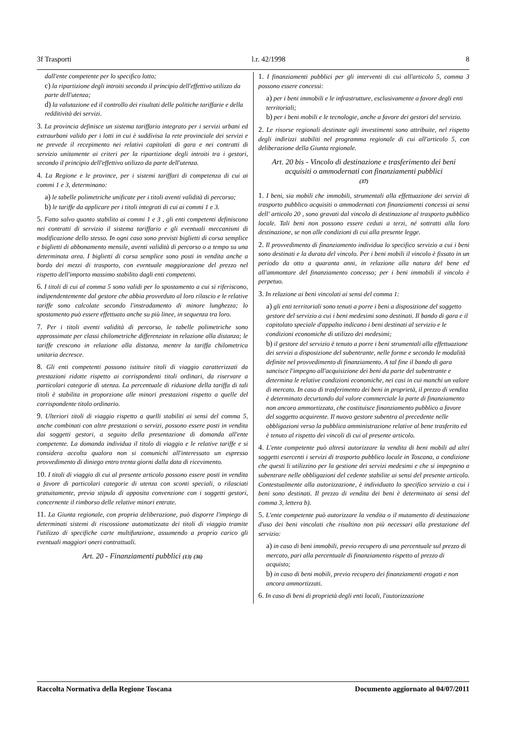3f Trasporti l.r. 42/1998 8
dall'ente competente per lo specifico lotto;
c) la ripartizione degli introiti secondo il principio dell'effettivo utilizzo da parte dell'utenza;
d) la valutazione ed il controllo dei risultati delle politiche tariffarie e della redditività dei servizi.
3. La provincia definisce un sistema tariffario integrato per i servizi urbani ed extraurbani valido per i lotti in cui è suddivisa la rete provinciale dei servizi e ne prevede il recepimento nei relativi capitolati di gara e nei contratti di servizio unitamente ai criteri per la ripartizione degli introiti tra i gestori, secondo il principio dell'effettivo utilizzo da parte dell'utenza.
4. La Regione e le province, per i sistemi tariffari di competenza di cui ai commi 1 e 3, determinano:
a) le tabelle polimetriche unificate per i titoli aventi validità di percorso;
b) le tariffe da applicare per i titoli integrati di cui ai commi 1 e 3.
5. Fatto salvo quanto stabilito ai commi 1 e 3 , gli enti competenti definiscono nei contratti di servizio il sistema tariffario e gli eventuali meccanismi di modificazione dello stesso. In ogni caso sono previsti biglietti di corsa semplice e biglietti di abbonamento mensile, aventi validità di percorso o a tempo su una determinata area. I biglietti di corsa semplice sono posti in vendita anche a bordo dei mezzi di trasporto, con eventuale maggiorazione del prezzo nel rispetto dell'importo massimo stabilito dagli enti competenti.
6. I titoli di cui al comma 5 sono validi per lo spostamento a cui si riferiscono, indipendentemente dal gestore che abbia provveduto al loro rilascio e le relative tariffe sono calcolate secondo l'instradamento di minore lunghezza; lo spostamento può essere effettuato anche su più linee, in sequenza tra loro.
7. Per i titoli aventi validità di percorso, le tabelle polimetriche sono approssimate per classi chilometriche differenziate in relazione alla distanza; le tariffe crescono in relazione alla distanza, mentre la tariffa chilometrica unitaria decresce.
8. Gli enti competenti possono istituire titoli di viaggio caratterizzati da prestazioni ridotte rispetto ai corrispondenti titoli ordinari, da riservare a particolari categorie di utenza. La percentuale di riduzione della tariffa di tali titoli è stabilita in proporzione alle minori prestazioni rispetto a quelle del corrispondente titolo ordinario.
9. Ulteriori titoli di viaggio rispetto a quelli stabiliti ai sensi del comma 5, anche combinati con altre prestazioni o servizi, possono essere posti in vendita dai soggetti gestori, a seguito della presentazione di domanda all'ente competente. La domanda individua il titolo di viaggio e le relative tariffe e si considera accolta qualora non si comunichi all'interessato un espresso provvedimento di diniego entro trenta giorni dalla data di ricevimento.
10. I titoli di viaggio di cui al presente articolo possono essere posti in vendita a favore di particolari categorie di utenza con sconti speciali, o rilasciati gratuitamente, previa stipula di apposita convenzione con i soggetti gestori, concernente il rimborso delle relative minori entrate.
11. La Giunta regionale, con propria deliberazione, può disporre l'impiego di determinati sistemi di riscossione automatizzata dei titoli di viaggio tramite l'utilizzo di specifiche carte multifunzione, assumendo a proprio carico gli eventuali maggiori oneri contrattuali.
Art. 20 - Finanziamenti pubblici (13) (36)
1. I finanziamenti pubblici per gli interventi di cui all'articolo 5, comma 3 possono essere concessi:
a) per i beni immobili e le infrastrutture, esclusivamente a favore degli enti territoriali;
b) per i beni mobili e le tecnologie, anche a favore dei gestori del servizio.
2. Le risorse regionali destinate agli investimenti sono attribuite, nel rispetto degli indirizzi stabiliti nel programma regionale di cui all'articolo 5, con deliberazione della Giunta regionale.
Art. 20 bis - Vincolo di destinazione e trasferimento dei beni acquisiti o ammodernati con finanziamenti pubblici
(37)
1. I beni, sia mobili che immobili, strumentali alla effettuazione dei servizi di trasporto pubblico acquisiti o ammodernati con finanziamenti concessi ai sensi dell' articolo 20 , sono gravati dal vincolo di destinazione al trasporto pubblico locale. Tali beni non possono essere ceduti a terzi, né sottratti alla loro destinazione, se non alle condizioni di cui alla presente legge.
2. Il provvedimento di finanziamento individua lo specifico servizio a cui i beni sono destinati e la durata del vincolo. Per i beni mobili il vincolo è fissato in un periodo da otto a quaranta anni, in relazione alla natura del bene ed all'ammontare del finanziamento concesso; per i beni immobili il vincolo è perpetuo.
3. In relazione ai beni vincolati ai sensi del comma 1:
a) gli enti territoriali sono tenuti a porre i beni a disposizione del soggetto gestore del servizio a cui i beni medesimi sono destinati. Il bando di gara e il capitolato speciale d'appalto indicano i beni destinati al servizio e le condizioni economiche di utilizzo dei medesimi;
b) il gestore del servizio è tenuto a porre i beni strumentali alla effettuazione dei servizi a disposizione del subentrante, nelle forme e secondo le modalità definite nel provvedimento di finanziamento. A tal fine il bando di gara sancisce l'impegno all'acquisizione dei beni da parte del subentrante e determina le relative condizioni economiche, nei casi in cui manchi un valore di mercato. In caso di trasferimento dei beni in proprietà, il prezzo di vendita è determinato decurtando dal valore commerciale la parte di finanziamento non ancora ammortizzata, che costituisce finanziamento pubblico a favore del soggetto acquirente. Il nuovo gestore subentra al precedente nelle obbligazioni verso la pubblica amministrazione relative al bene trasferito ed è tenuto al rispetto dei vincoli di cui al presente articolo.
4. L'ente competente può altresì autorizzare la vendita di beni mobili ad altri soggetti esercenti i servizi di trasporto pubblico locale in Toscana, a condizione che questi li utilizzino per la gestione dei servizi medesimi e che si impegnino a subentrare nelle obbligazioni del cedente stabilite ai sensi del presente articolo. Contestualmente alla autorizzazione, è individuato lo specifico servizio a cui i beni sono destinati. Il prezzo di vendita dei beni è determinato ai sensi del comma 3, lettera b).
5. L'ente competente può autorizzare la vendita o il mutamento di destinazione d'uso dei beni vincolati che risultino non più necessari alla prestazione del servizio:
a) in caso di beni immobili, previo recupero di una percentuale sul prezzo di mercato, pari alla percentuale di finanziamento rispetto al prezzo di acquisto;
b) in caso di beni mobili, previo recupero dei finanziamenti erogati e non ancora ammortizzati.
6. In caso di beni di proprietà degli enti locali, l'autorizzazione
Raccolta Normativa della Regione Toscana Documento aggiornato al 04/07/2011